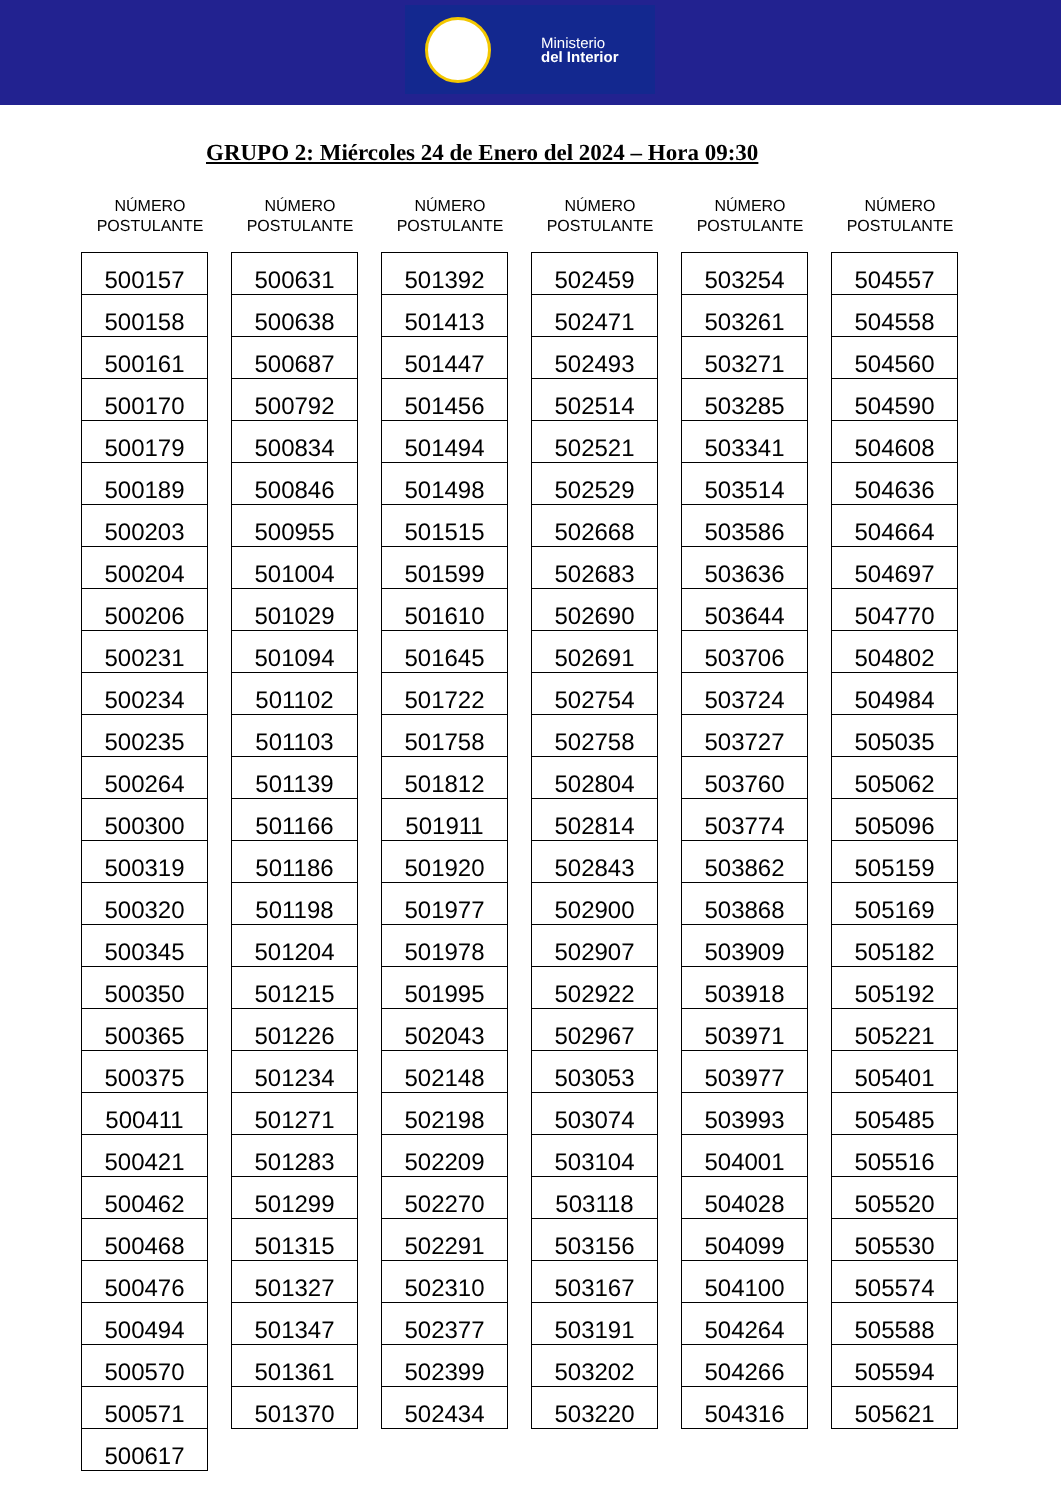Ministerio
del Interior
GRUPO 2: Miércoles 24 de Enero del 2024 – Hora 09:30
NÚMERO
POSTULANTE
| 500157 |
| 500158 |
| 500161 |
| 500170 |
| 500179 |
| 500189 |
| 500203 |
| 500204 |
| 500206 |
| 500231 |
| 500234 |
| 500235 |
| 500264 |
| 500300 |
| 500319 |
| 500320 |
| 500345 |
| 500350 |
| 500365 |
| 500375 |
| 500411 |
| 500421 |
| 500462 |
| 500468 |
| 500476 |
| 500494 |
| 500570 |
| 500571 |
| 500617 |
NÚMERO
POSTULANTE
| 500631 |
| 500638 |
| 500687 |
| 500792 |
| 500834 |
| 500846 |
| 500955 |
| 501004 |
| 501029 |
| 501094 |
| 501102 |
| 501103 |
| 501139 |
| 501166 |
| 501186 |
| 501198 |
| 501204 |
| 501215 |
| 501226 |
| 501234 |
| 501271 |
| 501283 |
| 501299 |
| 501315 |
| 501327 |
| 501347 |
| 501361 |
| 501370 |
NÚMERO
POSTULANTE
| 501392 |
| 501413 |
| 501447 |
| 501456 |
| 501494 |
| 501498 |
| 501515 |
| 501599 |
| 501610 |
| 501645 |
| 501722 |
| 501758 |
| 501812 |
| 501911 |
| 501920 |
| 501977 |
| 501978 |
| 501995 |
| 502043 |
| 502148 |
| 502198 |
| 502209 |
| 502270 |
| 502291 |
| 502310 |
| 502377 |
| 502399 |
| 502434 |
NÚMERO
POSTULANTE
| 502459 |
| 502471 |
| 502493 |
| 502514 |
| 502521 |
| 502529 |
| 502668 |
| 502683 |
| 502690 |
| 502691 |
| 502754 |
| 502758 |
| 502804 |
| 502814 |
| 502843 |
| 502900 |
| 502907 |
| 502922 |
| 502967 |
| 503053 |
| 503074 |
| 503104 |
| 503118 |
| 503156 |
| 503167 |
| 503191 |
| 503202 |
| 503220 |
NÚMERO
POSTULANTE
| 503254 |
| 503261 |
| 503271 |
| 503285 |
| 503341 |
| 503514 |
| 503586 |
| 503636 |
| 503644 |
| 503706 |
| 503724 |
| 503727 |
| 503760 |
| 503774 |
| 503862 |
| 503868 |
| 503909 |
| 503918 |
| 503971 |
| 503977 |
| 503993 |
| 504001 |
| 504028 |
| 504099 |
| 504100 |
| 504264 |
| 504266 |
| 504316 |
NÚMERO
POSTULANTE
| 504557 |
| 504558 |
| 504560 |
| 504590 |
| 504608 |
| 504636 |
| 504664 |
| 504697 |
| 504770 |
| 504802 |
| 504984 |
| 505035 |
| 505062 |
| 505096 |
| 505159 |
| 505169 |
| 505182 |
| 505192 |
| 505221 |
| 505401 |
| 505485 |
| 505516 |
| 505520 |
| 505530 |
| 505574 |
| 505588 |
| 505594 |
| 505621 |